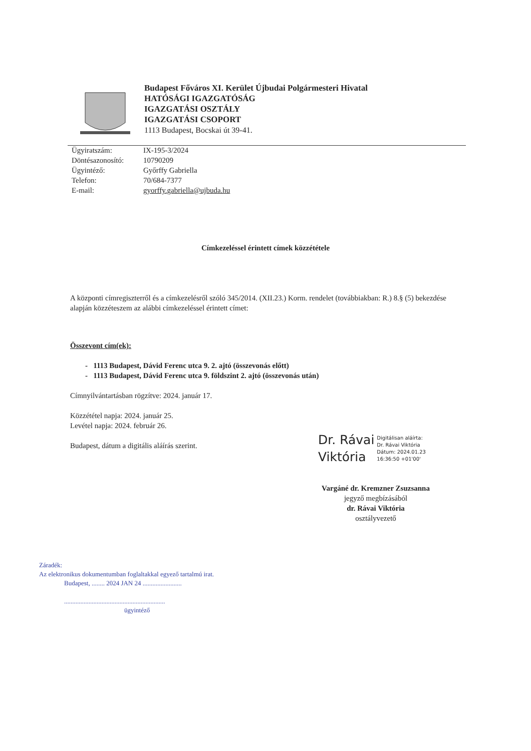Budapest Főváros XI. Kerület Újbudai Polgármesteri Hivatal
HATÓSÁGI IGAZGATÓSÁG
IGAZGATÁSI OSZTÁLY
IGAZGATÁSI CSOPORT
1113 Budapest, Bocskai út 39-41.
Ügyiratszám: IX-195-3/2024
Döntésazonosító: 10790209
Ügyintéző: Győrffy Gabriella
Telefon: 70/684-7377
E-mail: gyorffy.gabriella@ujbuda.hu
Címkezeléssel érintett címek közzététele
A központi címregiszterről és a címkezelésről szóló 345/2014. (XII.23.) Korm. rendelet (továbbiakban: R.) 8.§ (5) bekezdése alapján közzéteszem az alábbi címkezeléssel érintett címet:
Összevont cím(ek):
- 1113 Budapest, Dávid Ferenc utca 9. 2. ajtó (összevonás előtt)
- 1113 Budapest, Dávid Ferenc utca 9. földszint 2. ajtó (összevonás után)
Címnyilvántartásban rögzítve: 2024. január 17.
Közzététel napja: 2024. január 25.
Levétel napja: 2024. február 26.
Budapest, dátum a digitális aláírás szerint.
Dr. Rávai
Viktória
Digitálisan aláírta:
Dr. Rávai Viktória
Dátum: 2024.01.23
16:36:50 +01'00'
Vargáné dr. Kremzner Zsuzsanna
jegyző megbízásából
dr. Rávai Viktória
osztályvezető
Záradék:
Az elektronikus dokumentumban foglaltakkal egyező tartalmú irat.
Budapest, ........ 2024 JAN 24 ........................
..............................................................
ügyintéző